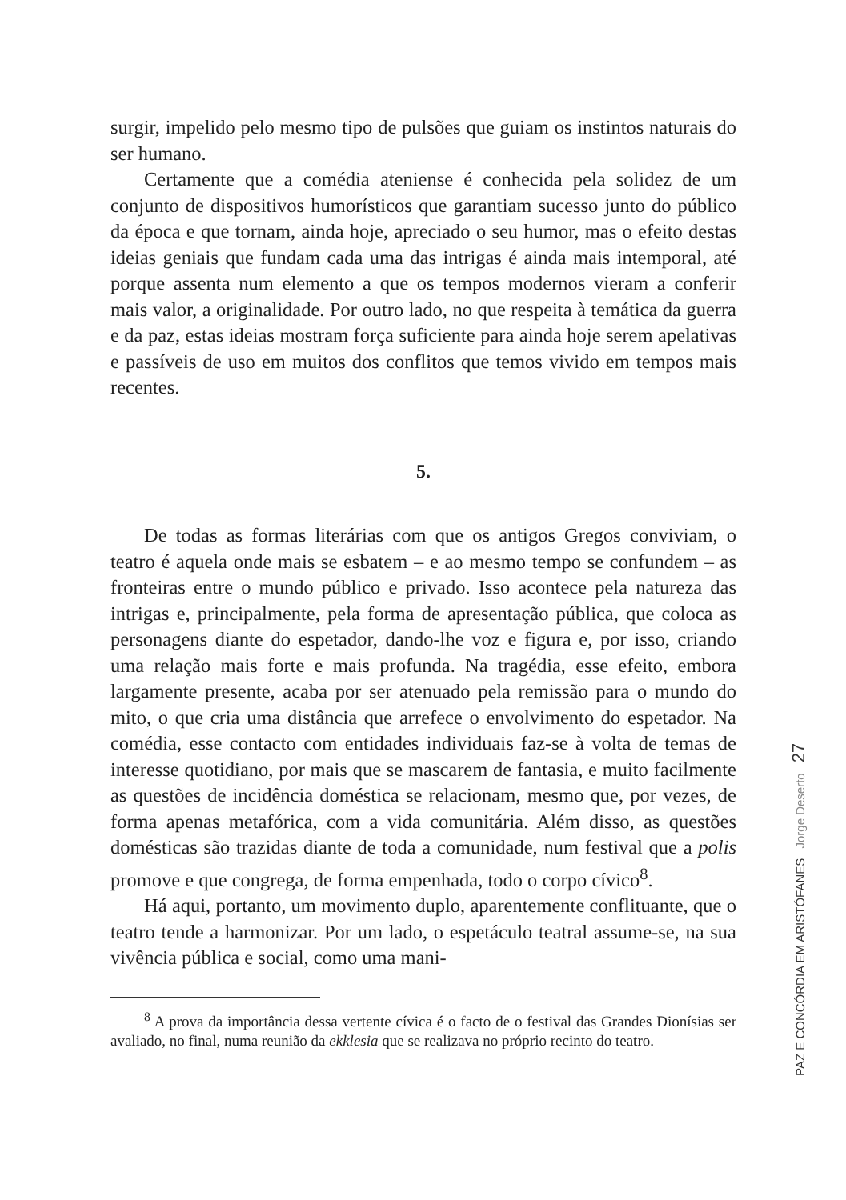surgir, impelido pelo mesmo tipo de pulsões que guiam os instintos naturais do ser humano.
Certamente que a comédia ateniense é conhecida pela solidez de um conjunto de dispositivos humorísticos que garantiam sucesso junto do público da época e que tornam, ainda hoje, apreciado o seu humor, mas o efeito destas ideias geniais que fundam cada uma das intrigas é ainda mais intemporal, até porque assenta num elemento a que os tempos modernos vieram a conferir mais valor, a originalidade. Por outro lado, no que respeita à temática da guerra e da paz, estas ideias mostram força suficiente para ainda hoje serem apelativas e passíveis de uso em muitos dos conflitos que temos vivido em tempos mais recentes.
5.
De todas as formas literárias com que os antigos Gregos conviviam, o teatro é aquela onde mais se esbatem – e ao mesmo tempo se confundem – as fronteiras entre o mundo público e privado. Isso acontece pela natureza das intrigas e, principalmente, pela forma de apresentação pública, que coloca as personagens diante do espetador, dando-lhe voz e figura e, por isso, criando uma relação mais forte e mais profunda. Na tragédia, esse efeito, embora largamente presente, acaba por ser atenuado pela remissão para o mundo do mito, o que cria uma distância que arrefece o envolvimento do espetador. Na comédia, esse contacto com entidades individuais faz-se à volta de temas de interesse quotidiano, por mais que se mascarem de fantasia, e muito facilmente as questões de incidência doméstica se relacionam, mesmo que, por vezes, de forma apenas metafórica, com a vida comunitária. Além disso, as questões domésticas são trazidas diante de toda a comunidade, num festival que a polis promove e que congrega, de forma empenhada, todo o corpo cívico<sup>8</sup>.
Há aqui, portanto, um movimento duplo, aparentemente conflituante, que o teatro tende a harmonizar. Por um lado, o espetáculo teatral assume-se, na sua vivência pública e social, como uma mani-
<sup>8</sup> A prova da importância dessa vertente cívica é o facto de o festival das Grandes Dionísias ser avaliado, no final, numa reunião da ekklesia que se realizava no próprio recinto do teatro.
PAZ E CONCÓRDIA EM ARISTÓFANES Jorge Deserto 27